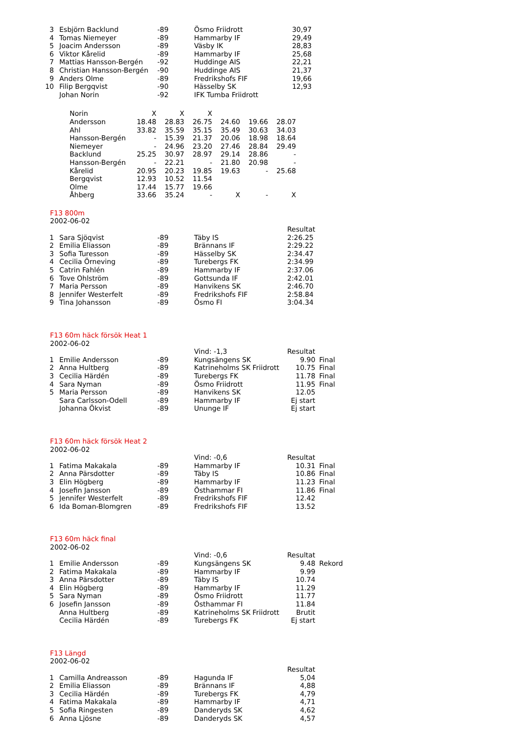| 3 | Esbjörn Backlund | -89 | Ösmo Friidrott | 30,97 |
| 4 | Tomas Niemeyer | -89 | Hammarby IF | 29,49 |
| 5 | Joacim Andersson | -89 | Väsby IK | 28,83 |
| 6 | Viktor Kårelid | -89 | Hammarby IF | 25,68 |
| 7 | Mattias Hansson-Bergén | -92 | Huddinge AIS | 22,21 |
| 8 | Christian Hansson-Bergén | -90 | Huddinge AIS | 21,37 |
| 9 | Anders Olme | -89 | Fredrikshofs FIF | 19,66 |
| 10 | Filip Bergqvist | -90 | Hässelby SK | 12,93 |
| | Johan Norin | -92 | IFK Tumba Friidrott | |
| Norin | X | X | X | | | |
| Andersson | 18.48 | 28.83 | 26.75 | 24.60 | 19.66 | 28.07 |
| Ahl | 33.82 | 35.59 | 35.15 | 35.49 | 30.63 | 34.03 |
| Hansson-Bergén | - | 15.39 | 21.37 | 20.06 | 18.98 | 18.64 |
| Niemeyer | - | 24.96 | 23.20 | 27.46 | 28.84 | 29.49 |
| Backlund | 25.25 | 30.97 | 28.97 | 29.14 | 28.86 | - |
| Hansson-Bergén | - | 22.21 | - | 21.80 | 20.98 | - |
| Kårelid | 20.95 | 20.23 | 19.85 | 19.63 | - | 25.68 |
| Bergqvist | 12.93 | 10.52 | 11.54 | | | |
| Olme | 17.44 | 15.77 | 19.66 | | | |
| Åhberg | 33.66 | 35.24 | - | X | - | X |
| F13 800m | | | | |
| 2002-06-02 | | | | |
| | | | | Resultat |
| 1 | Sara Sjöqvist | -89 | Täby IS | 2:26.25 |
| 2 | Emilia Eliasson | -89 | Brännans IF | 2:29.22 |
| 3 | Sofia Turesson | -89 | Hässelby SK | 2:34.47 |
| 4 | Cecilia Örneving | -89 | Turebergs FK | 2:34.99 |
| 5 | Catrin Fahlén | -89 | Hammarby IF | 2:37.06 |
| 6 | Tove Ohlström | -89 | Gottsunda IF | 2:42.01 |
| 7 | Maria Persson | -89 | Hanvikens SK | 2:46.70 |
| 8 | Jennifer Westerfelt | -89 | Fredrikshofs FIF | 2:58.84 |
| 9 | Tina Johansson | -89 | Ösmo FI | 3:04.34 |
| F13 60m häck försök Heat 1 | | | | | |
| 2002-06-02 | | | | | |
| | | | Vind: -1,3 | Resultat | |
| 1 | Emilie Andersson | -89 | Kungsängens SK | 9.90 | Final |
| 2 | Anna Hultberg | -89 | Katrineholms SK Friidrott | 10.75 | Final |
| 3 | Cecilia Härdén | -89 | Turebergs FK | 11.78 | Final |
| 4 | Sara Nyman | -89 | Ösmo Friidrott | 11.95 | Final |
| 5 | Maria Persson | -89 | Hanvikens SK | 12.05 | |
| | Sara Carlsson-Odell | -89 | Hammarby IF | Ej start | |
| | Johanna Ökvist | -89 | Ununge IF | Ej start | |
| F13 60m häck försök Heat 2 | | | | | |
| 2002-06-02 | | | | | |
| | | | Vind: -0,6 | Resultat | |
| 1 | Fatima Makakala | -89 | Hammarby IF | 10.31 | Final |
| 2 | Anna Pärsdotter | -89 | Täby IS | 10.86 | Final |
| 3 | Elin Högberg | -89 | Hammarby IF | 11.23 | Final |
| 4 | Josefin Jansson | -89 | Östhammar FI | 11.86 | Final |
| 5 | Jennifer Westerfelt | -89 | Fredrikshofs FIF | 12.42 | |
| 6 | Ida Boman-Blomgren | -89 | Fredrikshofs FIF | 13.52 | |
| F13 60m häck final | | | | | |
| 2002-06-02 | | | | | |
| | | | Vind: -0,6 | Resultat | |
| 1 | Emilie Andersson | -89 | Kungsängens SK | 9.48 | Rekord |
| 2 | Fatima Makakala | -89 | Hammarby IF | 9.99 | |
| 3 | Anna Pärsdotter | -89 | Täby IS | 10.74 | |
| 4 | Elin Högberg | -89 | Hammarby IF | 11.29 | |
| 5 | Sara Nyman | -89 | Ösmo Friidrott | 11.77 | |
| 6 | Josefin Jansson | -89 | Östhammar FI | 11.84 | |
| | Anna Hultberg | -89 | Katrineholms SK Friidrott | Brutit | |
| | Cecilia Härdén | -89 | Turebergs FK | Ej start | |
| F13 Längd | | | | |
| 2002-06-02 | | | | |
| | | | | Resultat |
| 1 | Camilla Andreasson | -89 | Hagunda IF | 5,04 |
| 2 | Emilia Eliasson | -89 | Brännans IF | 4,88 |
| 3 | Cecilia Härdén | -89 | Turebergs FK | 4,79 |
| 4 | Fatima Makakala | -89 | Hammarby IF | 4,71 |
| 5 | Sofia Ringesten | -89 | Danderyds SK | 4,62 |
| 6 | Anna Ljösne | -89 | Danderyds SK | 4,57 |